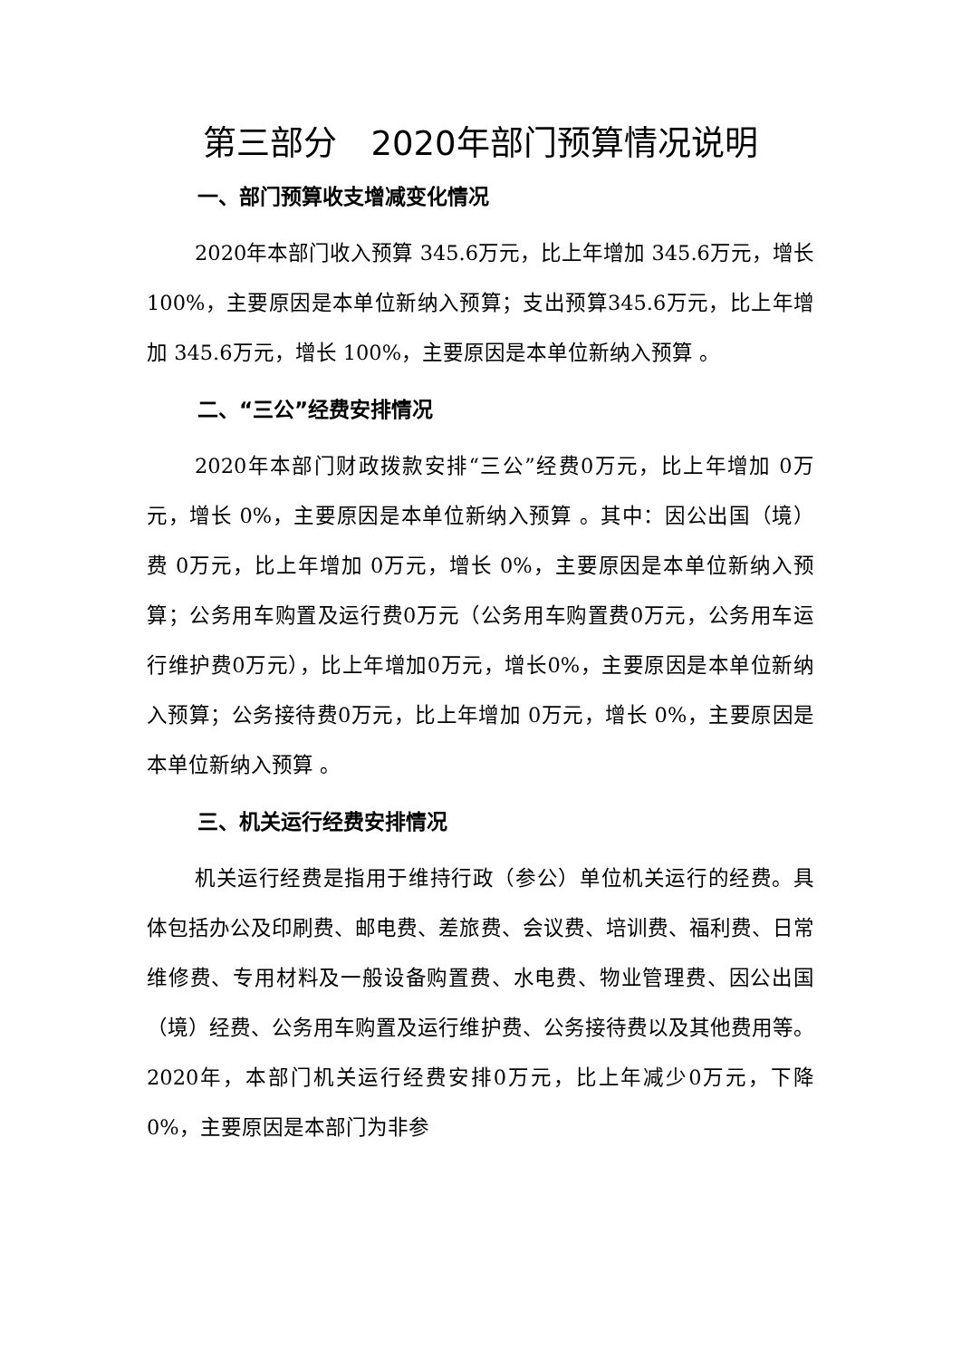第三部分　2020年部门预算情况说明
一、部门预算收支增减变化情况
2020年本部门收入预算 345.6万元，比上年增加 345.6万元，增长100%，主要原因是本单位新纳入预算；支出预算345.6万元，比上年增加 345.6万元，增长 100%，主要原因是本单位新纳入预算 。
二、“三公”经费安排情况
2020年本部门财政拨款安排“三公”经费0万元，比上年增加 0万元，增长 0%，主要原因是本单位新纳入预算 。其中：因公出国（境）费 0万元，比上年增加 0万元，增长 0%，主要原因是本单位新纳入预算；公务用车购置及运行费0万元（公务用车购置费0万元，公务用车运行维护费0万元），比上年增加0万元，增长0%，主要原因是本单位新纳入预算；公务接待费0万元，比上年增加 0万元，增长 0%，主要原因是本单位新纳入预算 。
三、机关运行经费安排情况
机关运行经费是指用于维持行政（参公）单位机关运行的经费。具体包括办公及印刷费、邮电费、差旅费、会议费、培训费、福利费、日常维修费、专用材料及一般设备购置费、水电费、物业管理费、因公出国（境）经费、公务用车购置及运行维护费、公务接待费以及其他费用等。2020年，本部门机关运行经费安排0万元，比上年减少0万元，下降0%，主要原因是本部门为非参